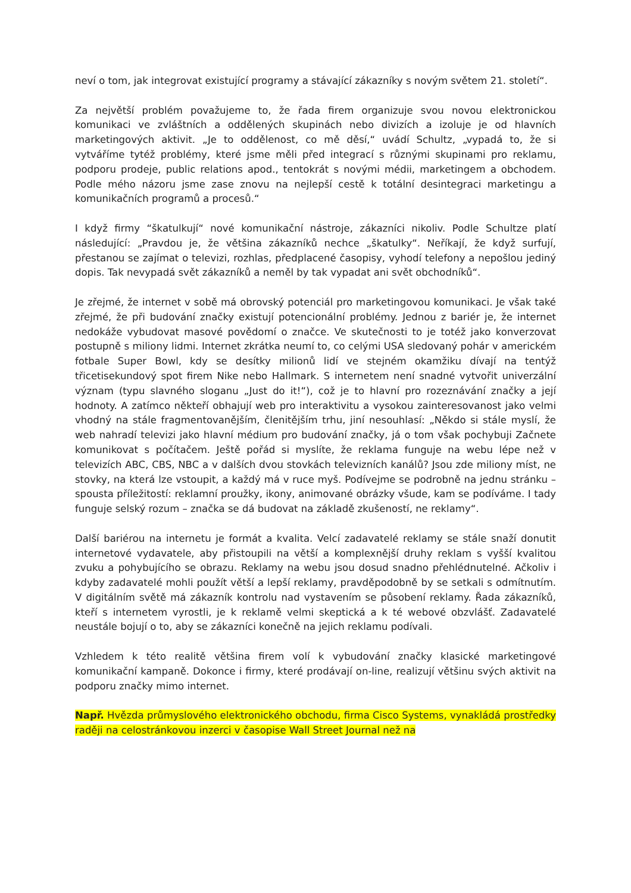neví o tom, jak integrovat existující programy a stávající zákazníky s novým světem 21. století“.
Za největší problém považujeme to, že řada firem organizuje svou novou elektronickou komunikaci ve zvláštních a oddělených skupinách nebo divizích a izoluje je od hlavních marketingových aktivit. „Je to oddělenost, co mě děsí,“ uvádí Schultz, „vypadá to, že si vytváříme tytéž problémy, které jsme měli před integrací s různými skupinami pro reklamu, podporu prodeje, public relations apod., tentokrát s novými médii, marketingem a obchodem. Podle mého názoru jsme zase znovu na nejlepší cestě k totální desintegraci marketingu a komunikačních programů a procesů.“
I když firmy “škatulkují“ nové komunikační nástroje, zákazníci nikoliv. Podle Schultze platí následující: „Pravdou je, že většina zákazníků nechce „škatulky“. Neříkají, že když surfují, přestanou se zajímat o televizi, rozhlas, předplacené časopisy, vyhodí telefony a nepošlou jediný dopis. Tak nevypadá svět zákazníků a neměl by tak vypadat ani svět obchodníků“.
Je zřejmé, že internet v sobě má obrovský potenciál pro marketingovou komunikaci. Je však také zřejmé, že při budování značky existují potencionální problémy. Jednou z bariér je, že internet nedokáže vybudovat masové povědomí o značce. Ve skutečnosti to je totéž jako konverzovat postupně s miliony lidmi. Internet zkrátka neumí to, co celými USA sledovaný pohár v americkém fotbale Super Bowl, kdy se desítky milionů lidí ve stejném okamžiku dívají na tentýž třicetisekundový spot firem Nike nebo Hallmark. S internetem není snadné vytvořit univerzální význam (typu slavného sloganu „Just do it!“), což je to hlavní pro rozeznávání značky a její hodnoty. A zatímco někteří obhajují web pro interaktivitu a vysokou zainteresovanost jako velmi vhodný na stále fragmentovanějším, členitějším trhu, jiní nesouhlasí: „Někdo si stále myslí, že web nahradí televizi jako hlavní médium pro budování značky, já o tom však pochybuji Začnete komunikovat s počítačem. Ještě pořád si myslíte, že reklama funguje na webu lépe než v televizích ABC, CBS, NBC a v dalších dvou stovkách televizních kanálů? Jsou zde miliony míst, ne stovky, na která lze vstoupit, a každý má v ruce myš. Podívejme se podrobně na jednu stránku – spousta příležitostí: reklamní proužky, ikony, animované obrázky všude, kam se podíváme. I tady funguje selský rozum – značka se dá budovat na základě zkušeností, ne reklamy“.
Další bariérou na internetu je formát a kvalita. Velcí zadavatelé reklamy se stále snaží donutit internetové vydavatele, aby přistoupili na větší a komplexnější druhy reklam s vyšší kvalitou zvuku a pohybujícího se obrazu. Reklamy na webu jsou dosud snadno přehlédnutelné. Ačkoliv i kdyby zadavatelé mohli použít větší a lepší reklamy, pravděpodobně by se setkali s odmítnutím. V digitálním světě má zákazník kontrolu nad vystavením se působení reklamy. Řada zákazníků, kteří s internetem vyrostli, je k reklamě velmi skeptická a k té webové obzvlášť. Zadavatelé neustále bojují o to, aby se zákazníci konečně na jejich reklamu podívali.
Vzhledem k této realitě většina firem volí k vybudování značky klasické marketingové komunikační kampaně. Dokonce i firmy, které prodávají on-line, realizují většinu svých aktivit na podporu značky mimo internet.
Např. Hvězda průmyslového elektronického obchodu, firma Cisco Systems, vynakládá prostředky raději na celostránkovou inzerci v časopise Wall Street Journal než na